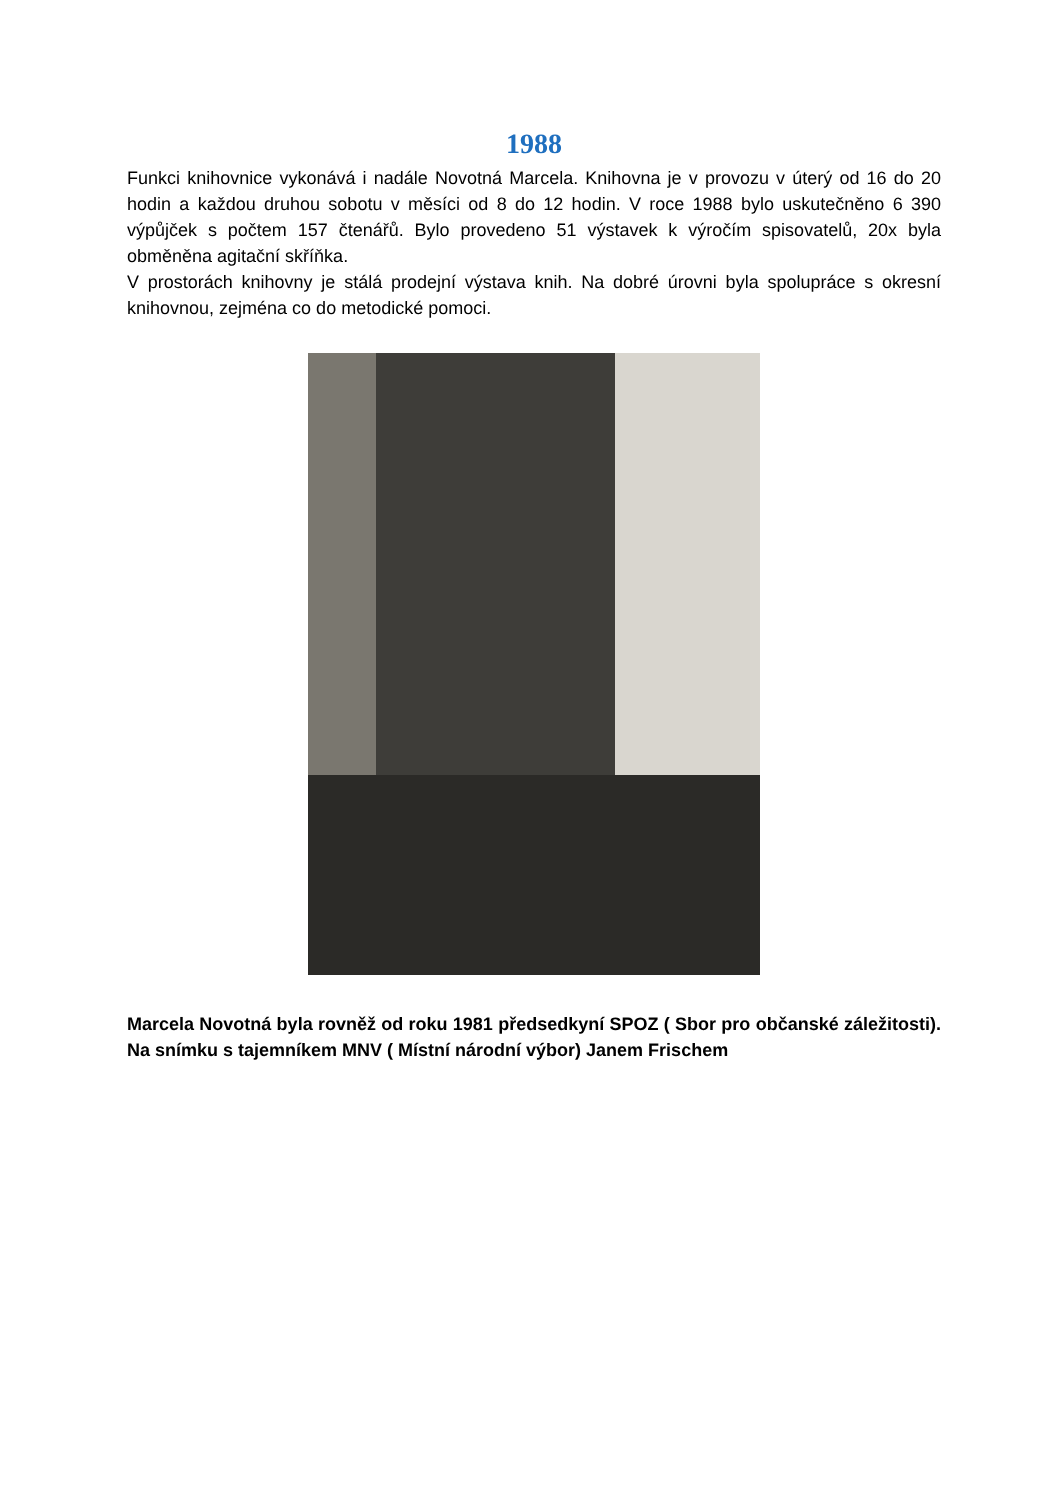1988
Funkci knihovnice vykonává i nadále Novotná Marcela. Knihovna je v provozu v úterý od 16 do 20 hodin a každou druhou sobotu v měsíci od 8 do 12 hodin. V roce 1988 bylo uskutečněno 6 390 výpůjček s počtem 157 čtenářů. Bylo provedeno 51 výstavek k výročím spisovatelů, 20x byla obměněna agitační skříňka.
V prostorách knihovny je stálá prodejní výstava knih. Na dobré úrovni byla spolupráce s okresní knihovnou, zejména co do metodické pomoci.
Marcela Novotná byla rovněž od roku 1981 předsedkyní SPOZ ( Sbor pro občanské záležitosti). Na snímku s tajemníkem MNV ( Místní národní výbor) Janem Frischem